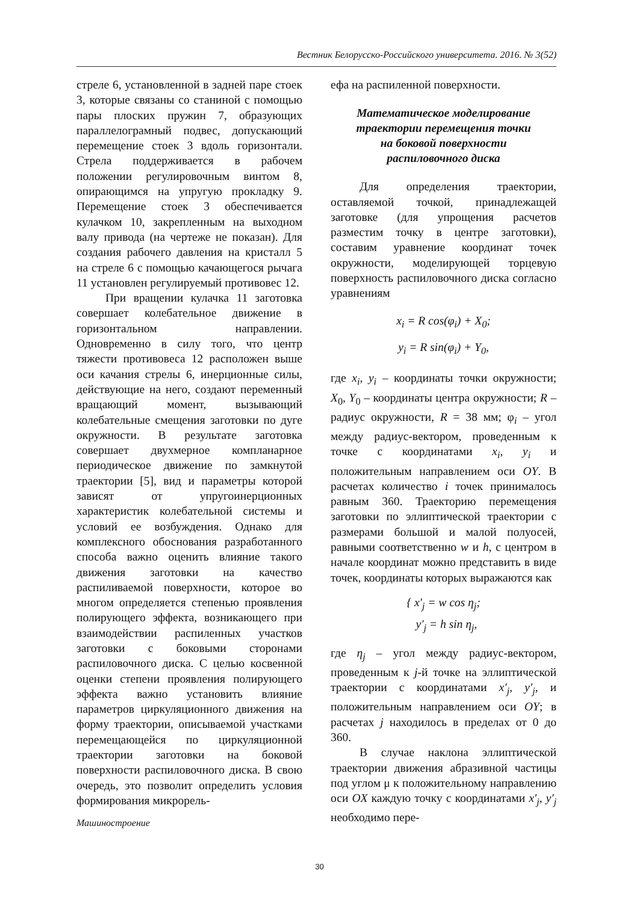Вестник Белорусско-Российского университета. 2016. № 3(52)
стреле 6, установленной в задней паре стоек 3, которые связаны со станиной с помощью пары плоских пружин 7, образующих параллелограмный подвес, допускающий перемещение стоек 3 вдоль горизонтали. Стрела поддерживается в рабочем положении регулировочным винтом 8, опирающимся на упругую прокладку 9. Перемещение стоек 3 обеспечивается кулачком 10, закрепленным на выходном валу привода (на чертеже не показан). Для создания рабочего давления на кристалл 5 на стреле 6 с помощью качающегося рычага 11 установлен регулируемый противовес 12.
При вращении кулачка 11 заготовка совершает колебательное движение в горизонтальном направлении. Одновременно в силу того, что центр тяжести противовеса 12 расположен выше оси качания стрелы 6, инерционные силы, действующие на него, создают переменный вращающий момент, вызывающий колебательные смещения заготовки по дуге окружности. В результате заготовка совершает двухмерное компланарное периодическое движение по замкнутой траектории [5], вид и параметры которой зависят от упругоинерционных характеристик колебательной системы и условий ее возбуждения. Однако для комплексного обоснования разработанного способа важно оценить влияние такого движения заготовки на качество распиливаемой поверхности, которое во многом определяется степенью проявления полирующего эффекта, возникающего при взаимодействии распиленных участков заготовки с боковыми сторонами распиловочного диска. С целью косвенной оценки степени проявления полирующего эффекта важно установить влияние параметров циркуляционного движения на форму траектории, описываемой участками перемещающейся по циркуляционной траектории заготовки на боковой поверхности распиловочного диска. В свою очередь, это позволит определить условия формирования микрорель-
ефа на распиленной поверхности.
Математическое моделирование
траектории перемещения точки
на боковой поверхности
распиловочного диска
Для определения траектории, оставляемой точкой, принадлежащей заготовке (для упрощения расчетов разместим точку в центре заготовки), составим уравнение координат точек окружности, моделирующей торцевую поверхность распиловочного диска согласно уравнениям
x<sub>i</sub> = R cos(φ<sub>i</sub>) + X<sub>0</sub>;
y<sub>i</sub> = R sin(φ<sub>i</sub>) + Y<sub>0</sub>,
где x<sub>i</sub>, y<sub>i</sub> – координаты точки окружности; X<sub>0</sub>, Y<sub>0</sub> – координаты центра окружности; R – радиус окружности, R = 38 мм; φ<sub>i</sub> – угол между радиус-вектором, проведенным к точке с координатами x<sub>i</sub>, y<sub>i</sub> и положительным направлением оси OY. В расчетах количество i точек принималось равным 360. Траекторию перемещения заготовки по эллиптической траектории с размерами большой и малой полуосей, равными соответственно w и h, с центром в начале координат можно представить в виде точек, координаты которых выражаются как
{ x′<sub>j</sub> = w cos η<sub>j</sub>;
y′<sub>j</sub> = h sin η<sub>j</sub>,
где η<sub>j</sub> – угол между радиус-вектором, проведенным к j-й точке на эллиптической траектории с координатами x′<sub>j</sub>, y′<sub>j</sub>, и положительным направлением оси OY; в расчетах j находилось в пределах от 0 до 360.
В случае наклона эллиптической траектории движения абразивной частицы под углом μ к положительному направлению оси OX каждую точку с координатами x′<sub>j</sub>, y′<sub>j</sub> необходимо пере-
Машиностроение
30